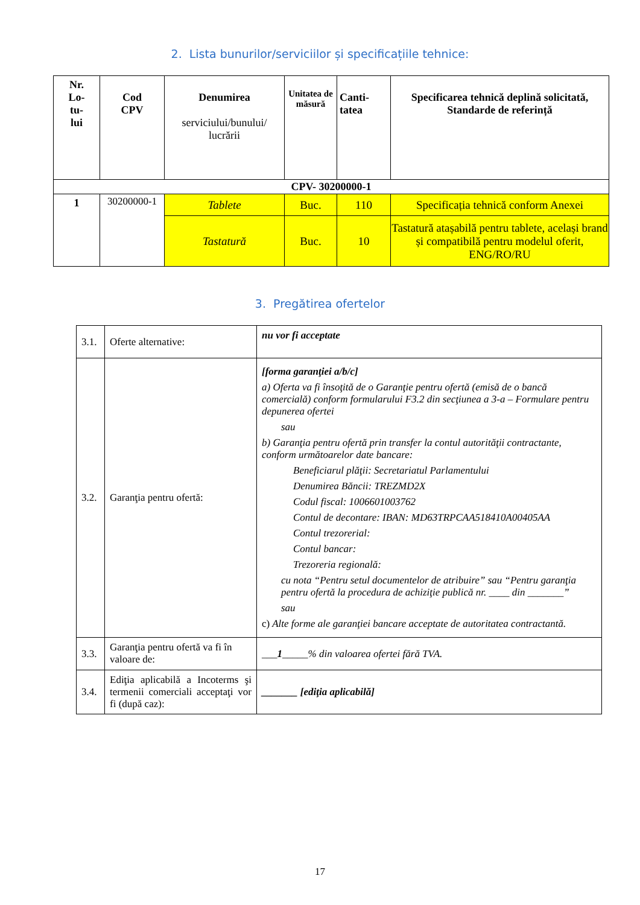2. Lista bunurilor/serviciilor și specificațiile tehnice:
| Nr. Lo- tu- lui | Cod CPV | Denumirea serviciului/bunului/ lucrării | Unitatea de măsură | Canti- tatea | Specificarea tehnică deplină solicitată, Standarde de referință |
| --- | --- | --- | --- | --- | --- |
| CPV- 30200000-1 | | | | | |
| 1 | 30200000-1 | Tablete | Buc. | 110 | Specificația tehnică conform Anexei |
| | | Tastatură | Buc. | 10 | Tastatură atașabilă pentru tablete, același brand și compatibilă pentru modelul oferit, ENG/RO/RU |
3. Pregătirea ofertelor
| 3.1. | Oferte alternative: | nu vor fi acceptate |
| 3.2. | Garanţia pentru ofertă: | [forma garanţiei a/b/c] a) Oferta va fi însoţită de o Garanţie pentru ofertă (emisă de o bancă comercială) conform formularului F3.2 din secţiunea a 3-a – Formulare pentru depunerea ofertei sau b) Garanţia pentru ofertă prin transfer la contul autorităţii contractante, conform următoarelor date bancare: Beneficiarul plăţii: Secretariatul Parlamentului Denumirea Băncii: TREZMD2X Codul fiscal: 1006601003762 Contul de decontare: IBAN: MD63TRPCAA518410A00405AA Contul trezorerial: Contul bancar: Trezoreria regională: cu nota “Pentru setul documentelor de atribuire” sau “Pentru garanţia pentru ofertă la procedura de achiziţie publică nr. ____ din _______” sau c) Alte forme ale garanţiei bancare acceptate de autoritatea contractantă. |
| 3.3. | Garanţia pentru ofertă va fi în valoare de: | ___ 1 _____% din valoarea ofertei fără TVA. |
| 3.4. | Ediţia aplicabilă a Incoterms şi termenii comerciali acceptaţi vor fi (după caz): | _______ [ediţia aplicabilă] |
17